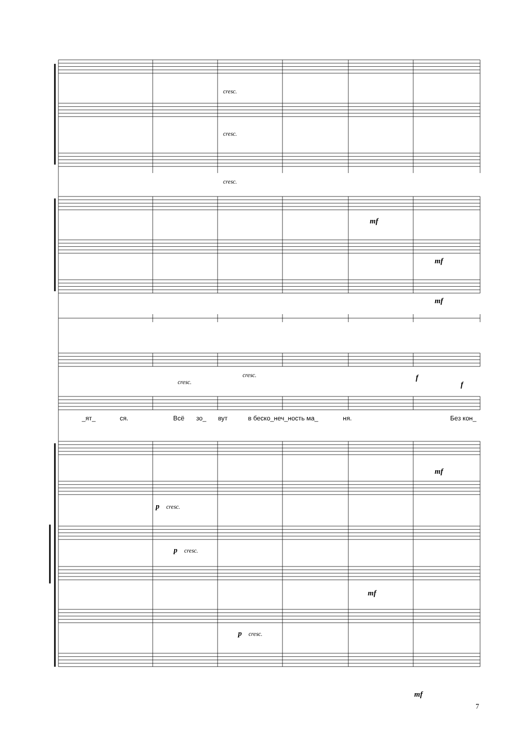cresc.
cresc.
cresc.
mf
mf
mf
cresc.
cresc.
f
f
_ят_
ся.
Всё
зо_
вут
в беско_неч_ность ма_
ня.
Без кон_
mf
p
cresc.
p
cresc.
mf
p
cresc.
mf
7